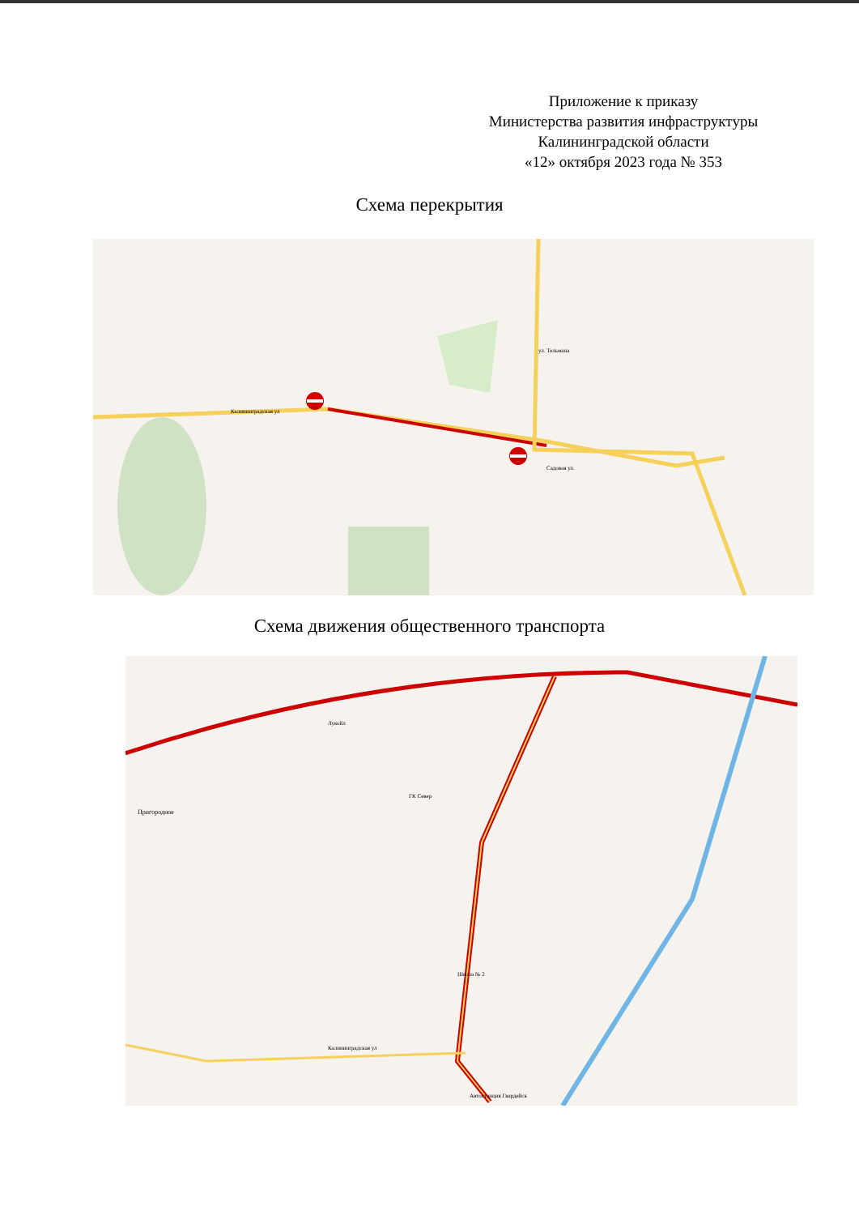Приложение к приказу
Министерства развития инфраструктуры
Калининградской области
«12» октября 2023 года № 353
Схема перекрытия
Калининградская ул
Садовая ул.
ул. Тельмана
Схема движения общественного транспорта
Лукойл
ГК Север
Пригородное
Калининградская ул
Школа № 2
Автостанция Гвардейск